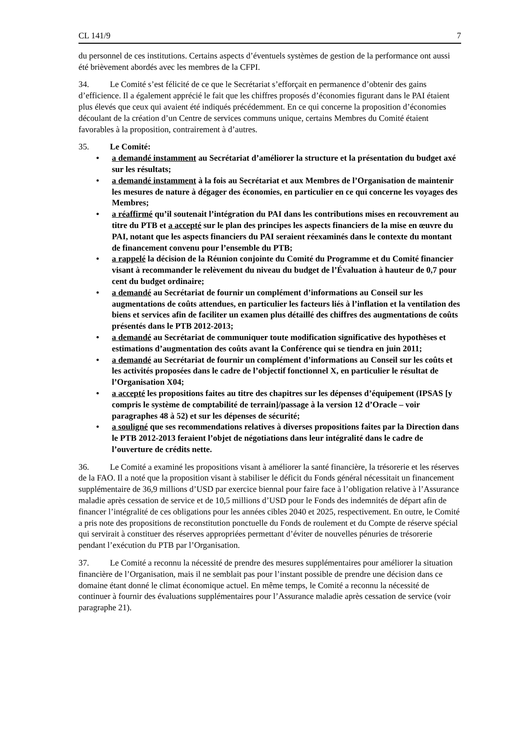CL 141/9 7
du personnel de ces institutions. Certains aspects d’éventuels systèmes de gestion de la performance ont aussi été brièvement abordés avec les membres de la CFPI.
34. Le Comité s’est félicité de ce que le Secrétariat s’efforçait en permanence d’obtenir des gains d’efficience. Il a également apprécié le fait que les chiffres proposés d’économies figurant dans le PAI étaient plus élevés que ceux qui avaient été indiqués précédemment. En ce qui concerne la proposition d’économies découlant de la création d’un Centre de services communs unique, certains Membres du Comité étaient favorables à la proposition, contrairement à d’autres.
35. Le Comité:
a demandé instamment au Secrétariat d’améliorer la structure et la présentation du budget axé sur les résultats;
a demandé instamment à la fois au Secrétariat et aux Membres de l’Organisation de maintenir les mesures de nature à dégager des économies, en particulier en ce qui concerne les voyages des Membres;
a réaffirmé qu’il soutenait l’intégration du PAI dans les contributions mises en recouvrement au titre du PTB et a accepté sur le plan des principes les aspects financiers de la mise en œuvre du PAI, notant que les aspects financiers du PAI seraient réexaminés dans le contexte du montant de financement convenu pour l’ensemble du PTB;
a rappelé la décision de la Réunion conjointe du Comité du Programme et du Comité financier visant à recommander le relèvement du niveau du budget de l’Évaluation à hauteur de 0,7 pour cent du budget ordinaire;
a demandé au Secrétariat de fournir un complément d’informations au Conseil sur les augmentations de coûts attendues, en particulier les facteurs liés à l’inflation et la ventilation des biens et services afin de faciliter un examen plus détaillé des chiffres des augmentations de coûts présentés dans le PTB 2012-2013;
a demandé au Secrétariat de communiquer toute modification significative des hypothèses et estimations d’augmentation des coûts avant la Conférence qui se tiendra en juin 2011;
a demandé au Secrétariat de fournir un complément d’informations au Conseil sur les coûts et les activités proposées dans le cadre de l’objectif fonctionnel X, en particulier le résultat de l’Organisation X04;
a accepté les propositions faites au titre des chapitres sur les dépenses d’équipement (IPSAS [y compris le système de comptabilité de terrain]/passage à la version 12 d’Oracle – voir paragraphes 48 à 52) et sur les dépenses de sécurité;
a souligné que ses recommendations relatives à diverses propositions faites par la Direction dans le PTB 2012-2013 feraient l’objet de négotiations dans leur intégralité dans le cadre de l’ouverture de crédits nette.
36. Le Comité a examiné les propositions visant à améliorer la santé financière, la trésorerie et les réserves de la FAO. Il a noté que la proposition visant à stabiliser le déficit du Fonds général nécessitait un financement supplémentaire de 36,9 millions d’USD par exercice biennal pour faire face à l’obligation relative à l’Assurance maladie après cessation de service et de 10,5 millions d’USD pour le Fonds des indemnités de départ afin de financer l’intégralité de ces obligations pour les années cibles 2040 et 2025, respectivement. En outre, le Comité a pris note des propositions de reconstitution ponctuelle du Fonds de roulement et du Compte de réserve spécial qui servirait à constituer des réserves appropriées permettant d’éviter de nouvelles pénuries de trésorerie pendant l’exécution du PTB par l’Organisation.
37. Le Comité a reconnu la nécessité de prendre des mesures supplémentaires pour améliorer la situation financière de l’Organisation, mais il ne semblait pas pour l’instant possible de prendre une décision dans ce domaine étant donné le climat économique actuel. En même temps, le Comité a reconnu la nécessité de continuer à fournir des évaluations supplémentaires pour l’Assurance maladie après cessation de service (voir paragraphe 21).